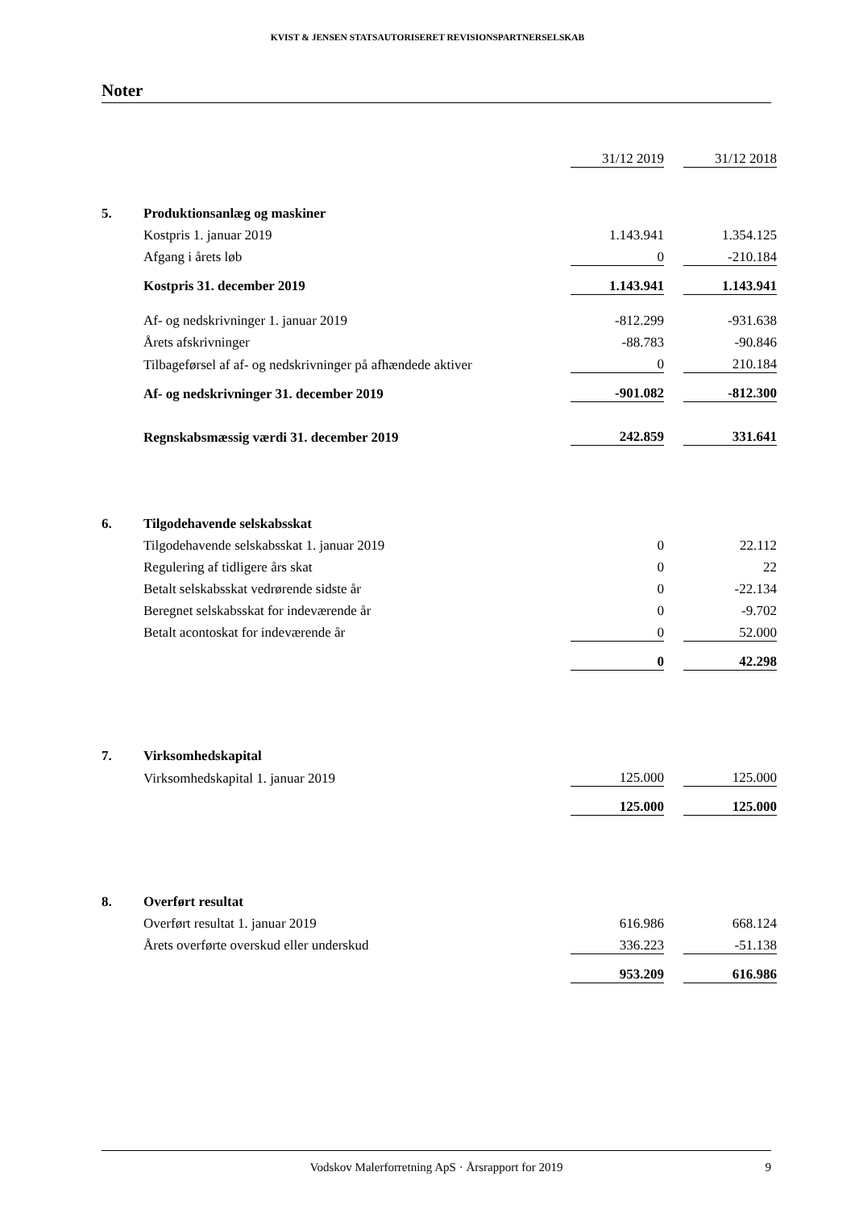KVIST & JENSEN STATSAUTORISERET REVISIONSPARTNERSELSKAB
Noter
| | | 31/12 2019 | | 31/12 2018 |
| 5. | Produktionsanlæg og maskiner | | | |
| | Kostpris 1. januar 2019 | 1.143.941 | | 1.354.125 |
| | Afgang i årets løb | 0 | | -210.184 |
| | Kostpris 31. december 2019 | 1.143.941 | | 1.143.941 |
| | Af- og nedskrivninger 1. januar 2019 | -812.299 | | -931.638 |
| | Årets afskrivninger | -88.783 | | -90.846 |
| | Tilbageførsel af af- og nedskrivninger på afhændede aktiver | 0 | | 210.184 |
| | Af- og nedskrivninger 31. december 2019 | -901.082 | | -812.300 |
| | Regnskabsmæssig værdi 31. december 2019 | 242.859 | | 331.641 |
| 6. | Tilgodehavende selskabsskat | | | |
| | Tilgodehavende selskabsskat 1. januar 2019 | 0 | | 22.112 |
| | Regulering af tidligere års skat | 0 | | 22 |
| | Betalt selskabsskat vedrørende sidste år | 0 | | -22.134 |
| | Beregnet selskabsskat for indeværende år | 0 | | -9.702 |
| | Betalt acontoskat for indeværende år | 0 | | 52.000 |
| | | 0 | | 42.298 |
| 7. | Virksomhedskapital | | | |
| | Virksomhedskapital 1. januar 2019 | 125.000 | | 125.000 |
| | | 125.000 | | 125.000 |
| 8. | Overført resultat | | | |
| | Overført resultat 1. januar 2019 | 616.986 | | 668.124 |
| | Årets overførte overskud eller underskud | 336.223 | | -51.138 |
| | | 953.209 | | 616.986 |
Vodskov Malerforretning ApS · Årsrapport for 2019 9